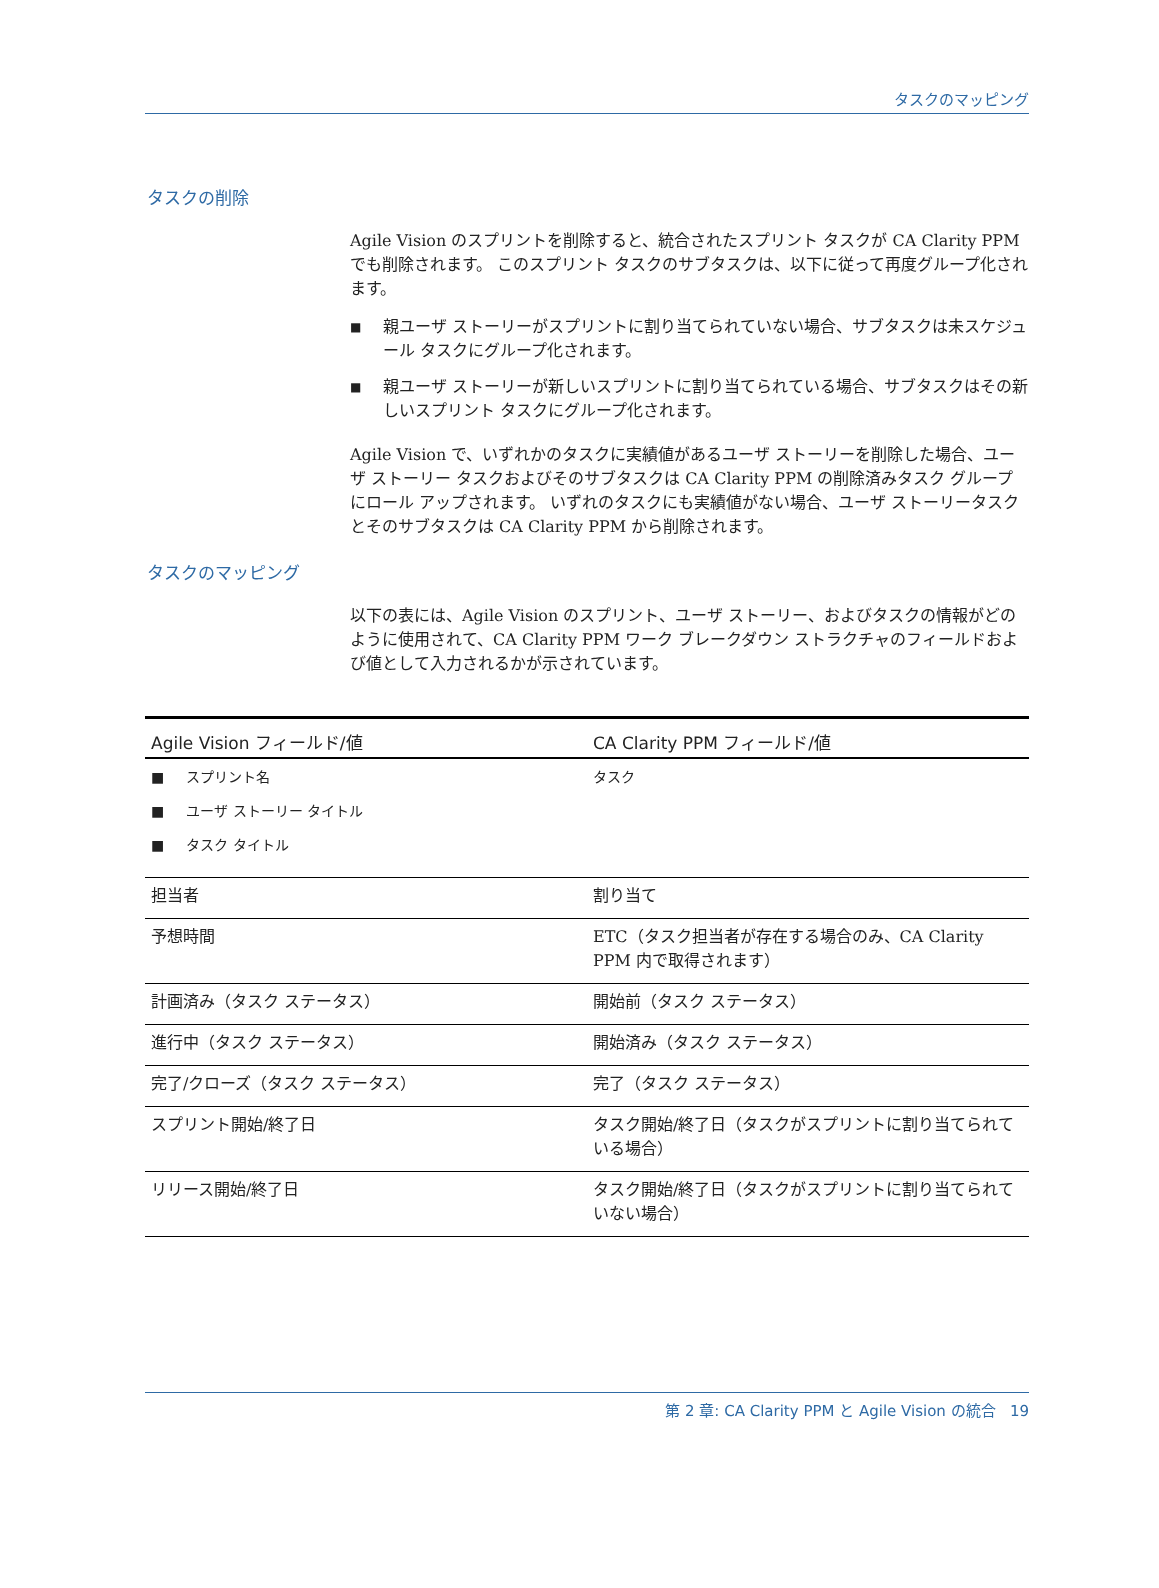タスクのマッピング
タスクの削除
Agile Vision のスプリントを削除すると、統合されたスプリント タスクが CA Clarity PPM でも削除されます。 このスプリント タスクのサブタスクは、以下に従って再度グループ化されます。
■ 親ユーザ ストーリーがスプリントに割り当てられていない場合、サブタスクは未スケジュール タスクにグループ化されます。
■ 親ユーザ ストーリーが新しいスプリントに割り当てられている場合、サブタスクはその新しいスプリント タスクにグループ化されます。
Agile Vision で、いずれかのタスクに実績値があるユーザ ストーリーを削除した場合、ユーザ ストーリー タスクおよびそのサブタスクは CA Clarity PPM の削除済みタスク グループにロール アップされます。 いずれのタスクにも実績値がない場合、ユーザ ストーリータスクとそのサブタスクは CA Clarity PPM から削除されます。
タスクのマッピング
以下の表には、Agile Vision のスプリント、ユーザ ストーリー、およびタスクの情報がどのように使用されて、CA Clarity PPM ワーク ブレークダウン ストラクチャのフィールドおよび値として入力されるかが示されています。
| Agile Vision フィールド/値 | CA Clarity PPM フィールド/値 |
| --- | --- |
| ■ スプリント名 ■ ユーザ ストーリー タイトル ■ タスク タイトル | タスク |
| 担当者 | 割り当て |
| 予想時間 | ETC（タスク担当者が存在する場合のみ、CA Clarity PPM 内で取得されます） |
| 計画済み（タスク ステータス） | 開始前（タスク ステータス） |
| 進行中（タスク ステータス） | 開始済み（タスク ステータス） |
| 完了/クローズ（タスク ステータス） | 完了（タスク ステータス） |
| スプリント開始/終了日 | タスク開始/終了日（タスクがスプリントに割り当てられている場合） |
| リリース開始/終了日 | タスク開始/終了日（タスクがスプリントに割り当てられていない場合） |
第 2 章: CA Clarity PPM と Agile Vision の統合 19